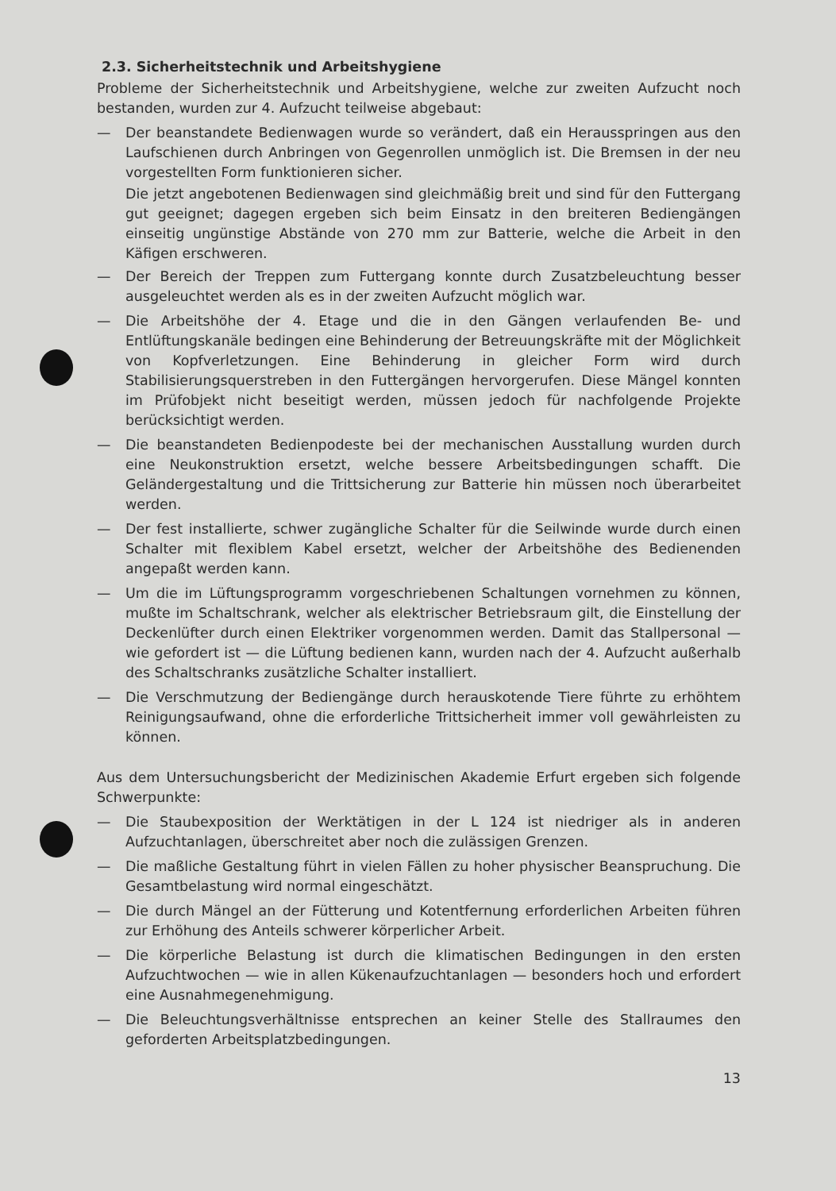2.3. Sicherheitstechnik und Arbeitshygiene
Probleme der Sicherheitstechnik und Arbeitshygiene, welche zur zweiten Aufzucht noch bestanden, wurden zur 4. Aufzucht teilweise abgebaut:
— Der beanstandete Bedienwagen wurde so verändert, daß ein Herausspringen aus den Laufschienen durch Anbringen von Gegenrollen unmöglich ist. Die Bremsen in der neu vorgestellten Form funktionieren sicher.
Die jetzt angebotenen Bedienwagen sind gleichmäßig breit und sind für den Futtergang gut geeignet; dagegen ergeben sich beim Einsatz in den breiteren Bediengängen einseitig ungünstige Abstände von 270 mm zur Batterie, welche die Arbeit in den Käfigen erschweren.
— Der Bereich der Treppen zum Futtergang konnte durch Zusatzbeleuchtung besser ausgeleuchtet werden als es in der zweiten Aufzucht möglich war.
— Die Arbeitshöhe der 4. Etage und die in den Gängen verlaufenden Be- und Entlüftungskanäle bedingen eine Behinderung der Betreuungskräfte mit der Möglichkeit von Kopfverletzungen. Eine Behinderung in gleicher Form wird durch Stabilisierungsquerstreben in den Futtergängen hervorgerufen. Diese Mängel konnten im Prüfobjekt nicht beseitigt werden, müssen jedoch für nachfolgende Projekte berücksichtigt werden.
— Die beanstandeten Bedienpodeste bei der mechanischen Ausstallung wurden durch eine Neukonstruktion ersetzt, welche bessere Arbeitsbedingungen schafft. Die Geländergestaltung und die Trittsicherung zur Batterie hin müssen noch überarbeitet werden.
— Der fest installierte, schwer zugängliche Schalter für die Seilwinde wurde durch einen Schalter mit flexiblem Kabel ersetzt, welcher der Arbeitshöhe des Bedienenden angepaßt werden kann.
— Um die im Lüftungsprogramm vorgeschriebenen Schaltungen vornehmen zu können, mußte im Schaltschrank, welcher als elektrischer Betriebsraum gilt, die Einstellung der Deckenlüfter durch einen Elektriker vorgenommen werden. Damit das Stallpersonal — wie gefordert ist — die Lüftung bedienen kann, wurden nach der 4. Aufzucht außerhalb des Schaltschranks zusätzliche Schalter installiert.
— Die Verschmutzung der Bediengänge durch herauskotende Tiere führte zu erhöhtem Reinigungsaufwand, ohne die erforderliche Trittsicherheit immer voll gewährleisten zu können.
Aus dem Untersuchungsbericht der Medizinischen Akademie Erfurt ergeben sich folgende Schwerpunkte:
— Die Staubexposition der Werktätigen in der L 124 ist niedriger als in anderen Aufzuchtanlagen, überschreitet aber noch die zulässigen Grenzen.
— Die maßliche Gestaltung führt in vielen Fällen zu hoher physischer Beanspruchung. Die Gesamtbelastung wird normal eingeschätzt.
— Die durch Mängel an der Fütterung und Kotentfernung erforderlichen Arbeiten führen zur Erhöhung des Anteils schwerer körperlicher Arbeit.
— Die körperliche Belastung ist durch die klimatischen Bedingungen in den ersten Aufzuchtwochen — wie in allen Kükenaufzuchtanlagen — besonders hoch und erfordert eine Ausnahmegenehmigung.
— Die Beleuchtungsverhältnisse entsprechen an keiner Stelle des Stallraumes den geforderten Arbeitsplatzbedingungen.
13